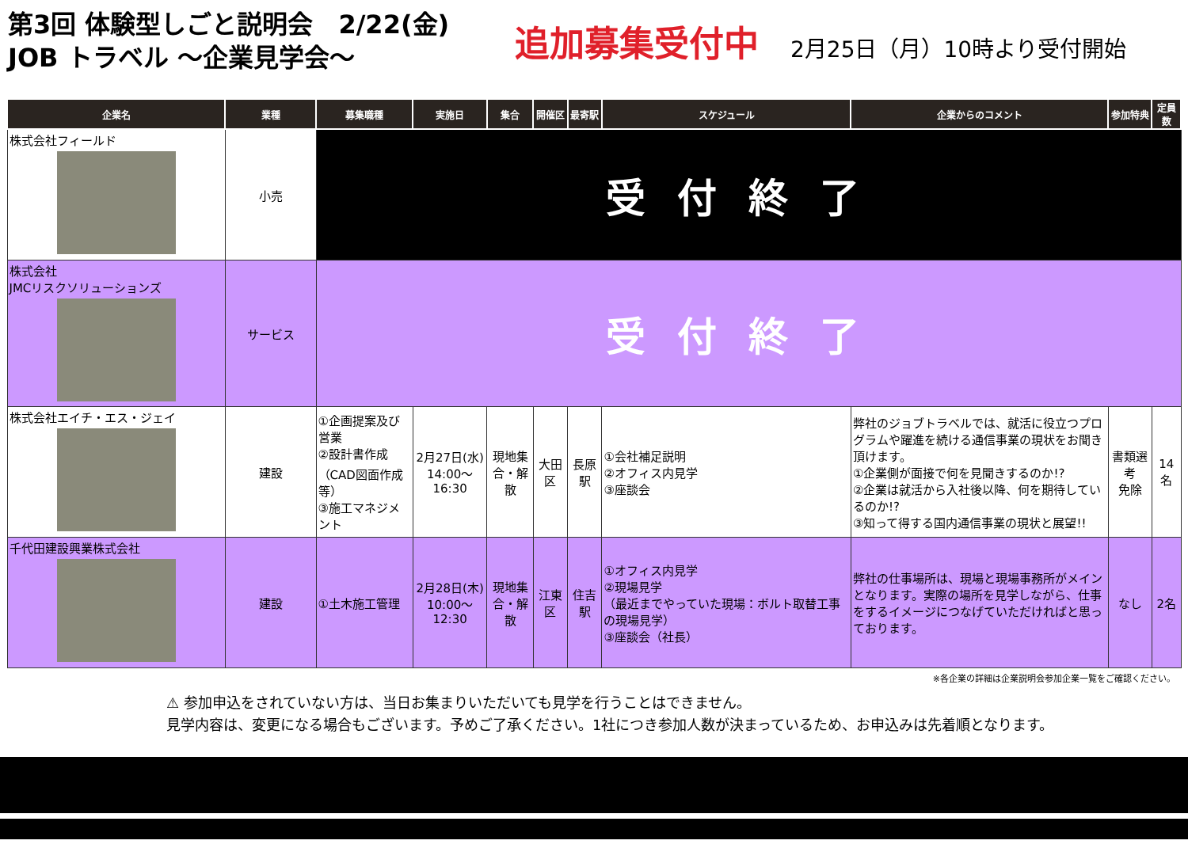第3回 体験型しごと説明会　2/22(金)
JOB トラベル ～企業見学会～
追加募集受付中
2月25日（月）10時より受付開始
| 企業名 | 業種 | 募集職種 | 実施日 | 集合 | 開催区 | 最寄駅 | スケジュール | 企業からのコメント | 参加特典 | 定員数 |
| --- | --- | --- | --- | --- | --- | --- | --- | --- | --- | --- |
| 株式会社フィールド | 小売 | 受付終了 | | | | | | | | |
| 株式会社 JMCリスクソリューションズ | サービス | 受付終了 | | | | | | | | |
| 株式会社エイチ・エス・ジェイ | 建設 | ①企画提案及び営業 ②設計書作成 （CAD図面作成等） ③施工マネジメント | 2月27日(水) 14:00～16:30 | 現地集 合・解散 | 大田区 | 長原駅 | ①会社補足説明 ②オフィス内見学 ③座談会 | 弊社のジョブトラベルでは、就活に役立つプログラムや躍進を続ける通信事業の現状をお聞き頂けます。 ①企業側が面接で何を見聞きするのか!? ②企業は就活から入社後以降、何を期待しているのか!? ③知って得する国内通信事業の現状と展望!! | 書類選考 免除 | 14名 |
| 千代田建設興業株式会社 | 建設 | ①土木施工管理 | 2月28日(木) 10:00～12:30 | 現地集 合・解散 | 江東区 | 住吉駅 | ①オフィス内見学 ②現場見学 （最近までやっていた現場：ボルト取替工事の現場見学） ③座談会（社長） | 弊社の仕事場所は、現場と現場事務所がメインとなります。実際の場所を見学しながら、仕事をするイメージにつなげていただければと思っております。 | なし | 2名 |
※各企業の詳細は企業説明会参加企業一覧をご確認ください。
⚠ 参加申込をされていない方は、当日お集まりいただいても見学を行うことはできません。
見学内容は、変更になる場合もございます。予めご了承ください。1社につき参加人数が決まっているため、お申込みは先着順となります。